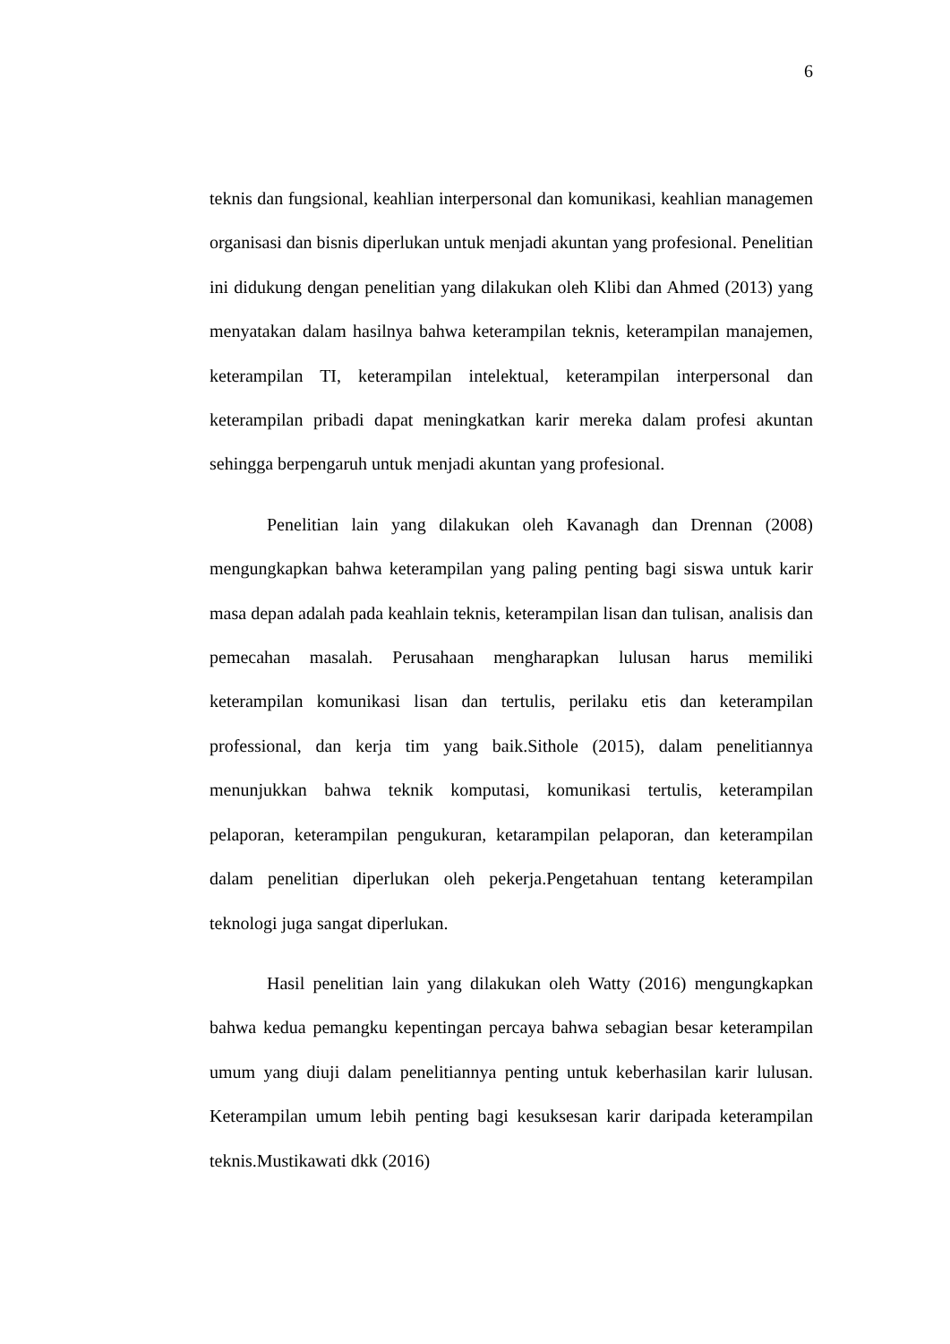6
teknis dan fungsional, keahlian interpersonal dan komunikasi, keahlian managemen organisasi dan bisnis diperlukan untuk menjadi akuntan yang profesional. Penelitian ini didukung dengan penelitian yang dilakukan oleh Klibi dan Ahmed (2013) yang menyatakan dalam hasilnya bahwa keterampilan teknis, keterampilan manajemen, keterampilan TI, keterampilan intelektual, keterampilan interpersonal dan keterampilan pribadi dapat meningkatkan karir mereka dalam profesi akuntan sehingga berpengaruh untuk menjadi akuntan yang profesional.
Penelitian lain yang dilakukan oleh Kavanagh dan Drennan (2008) mengungkapkan bahwa keterampilan yang paling penting bagi siswa untuk karir masa depan adalah pada keahlain teknis, keterampilan lisan dan tulisan, analisis dan pemecahan masalah. Perusahaan mengharapkan lulusan harus memiliki keterampilan komunikasi lisan dan tertulis, perilaku etis dan keterampilan professional, dan kerja tim yang baik.Sithole (2015), dalam penelitiannya menunjukkan bahwa teknik komputasi, komunikasi tertulis, keterampilan pelaporan, keterampilan pengukuran, ketarampilan pelaporan, dan keterampilan dalam penelitian diperlukan oleh pekerja.Pengetahuan tentang keterampilan teknologi juga sangat diperlukan.
Hasil penelitian lain yang dilakukan oleh Watty (2016) mengungkapkan bahwa kedua pemangku kepentingan percaya bahwa sebagian besar keterampilan umum yang diuji dalam penelitiannya penting untuk keberhasilan karir lulusan. Keterampilan umum lebih penting bagi kesuksesan karir daripada keterampilan teknis.Mustikawati dkk (2016)